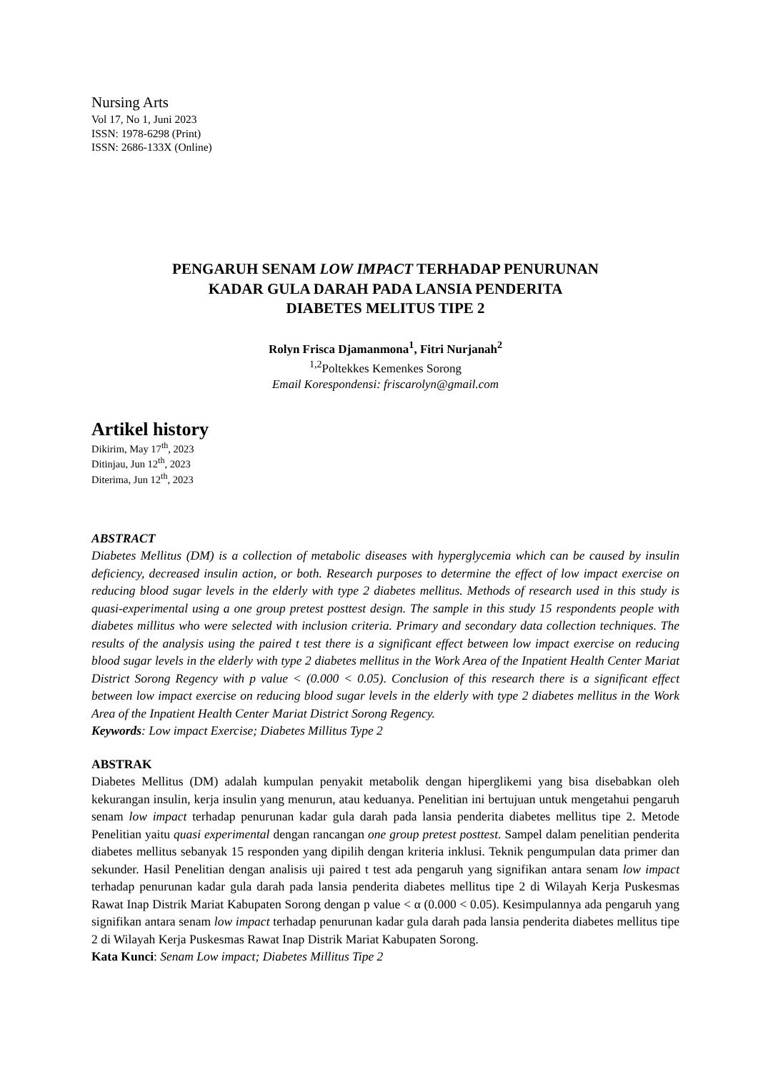Nursing Arts
Vol 17, No 1, Juni 2023
ISSN: 1978-6298 (Print)
ISSN: 2686-133X (Online)
PENGARUH SENAM LOW IMPACT TERHADAP PENURUNAN
KADAR GULA DARAH PADA LANSIA PENDERITA
DIABETES MELITUS TIPE 2
Rolyn Frisca Djamanmona<sup>1</sup>, Fitri Nurjanah<sup>2</sup>
<sup>1,2</sup>Poltekkes Kemenkes Sorong
Email Korespondensi: friscarolyn@gmail.com
Artikel history
Dikirim, May 17<sup>th</sup>, 2023
Ditinjau, Jun 12<sup>th</sup>, 2023
Diterima, Jun 12<sup>th</sup>, 2023
ABSTRACT
Diabetes Mellitus (DM) is a collection of metabolic diseases with hyperglycemia which can be caused by insulin deficiency, decreased insulin action, or both. Research purposes to determine the effect of low impact exercise on reducing blood sugar levels in the elderly with type 2 diabetes mellitus. Methods of research used in this study is quasi-experimental using a one group pretest posttest design. The sample in this study 15 respondents people with diabetes millitus who were selected with inclusion criteria. Primary and secondary data collection techniques. The results of the analysis using the paired t test there is a significant effect between low impact exercise on reducing blood sugar levels in the elderly with type 2 diabetes mellitus in the Work Area of the Inpatient Health Center Mariat District Sorong Regency with p value < (0.000 < 0.05). Conclusion of this research there is a significant effect between low impact exercise on reducing blood sugar levels in the elderly with type 2 diabetes mellitus in the Work Area of the Inpatient Health Center Mariat District Sorong Regency.
Keywords: Low impact Exercise; Diabetes Millitus Type 2
ABSTRAK
Diabetes Mellitus (DM) adalah kumpulan penyakit metabolik dengan hiperglikemi yang bisa disebabkan oleh kekurangan insulin, kerja insulin yang menurun, atau keduanya. Penelitian ini bertujuan untuk mengetahui pengaruh senam low impact terhadap penurunan kadar gula darah pada lansia penderita diabetes mellitus tipe 2. Metode Penelitian yaitu quasi experimental dengan rancangan one group pretest posttest. Sampel dalam penelitian penderita diabetes mellitus sebanyak 15 responden yang dipilih dengan kriteria inklusi. Teknik pengumpulan data primer dan sekunder. Hasil Penelitian dengan analisis uji paired t test ada pengaruh yang signifikan antara senam low impact terhadap penurunan kadar gula darah pada lansia penderita diabetes mellitus tipe 2 di Wilayah Kerja Puskesmas Rawat Inap Distrik Mariat Kabupaten Sorong dengan p value < α (0.000 < 0.05). Kesimpulannya ada pengaruh yang signifikan antara senam low impact terhadap penurunan kadar gula darah pada lansia penderita diabetes mellitus tipe 2 di Wilayah Kerja Puskesmas Rawat Inap Distrik Mariat Kabupaten Sorong.
Kata Kunci: Senam Low impact; Diabetes Millitus Tipe 2